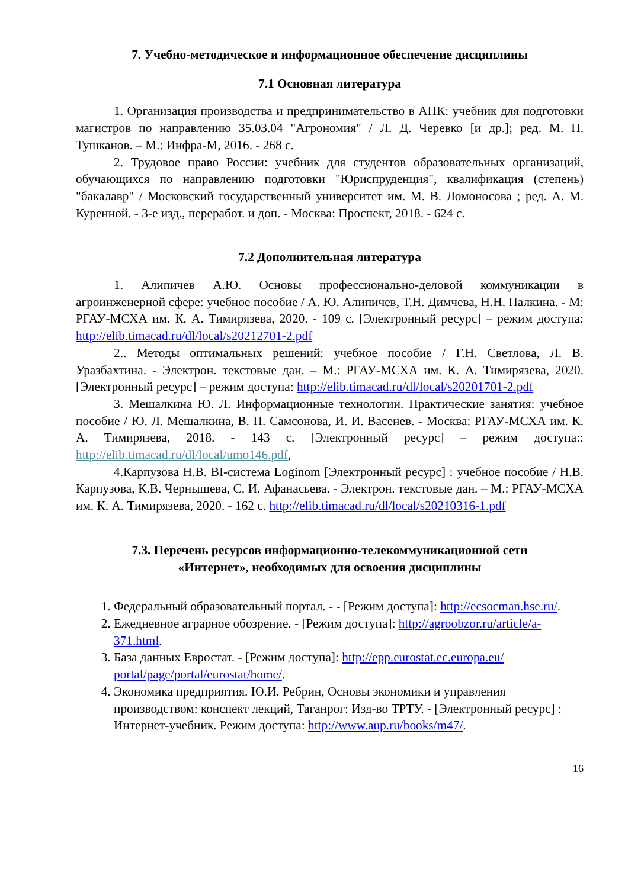7. Учебно-методическое и информационное обеспечение дисциплины
7.1 Основная литература
1. Организация производства и предпринимательство в АПК: учебник для подготовки магистров по направлению 35.03.04 "Агрономия" / Л. Д. Черевко [и др.]; ред. М. П. Тушканов. – М.: Инфра-М, 2016. - 268 с.
2. Трудовое право России: учебник для студентов образовательных организаций, обучающихся по направлению подготовки "Юриспруденция", квалификация (степень) "бакалавр" / Московский государственный университет им. М. В. Ломоносова ; ред. А. М. Куренной. - 3-е изд., переработ. и доп. - Москва: Проспект, 2018. - 624 с.
7.2 Дополнительная литература
1. Алипичев А.Ю. Основы профессионально-деловой коммуникации в агроинженерной сфере: учебное пособие / А. Ю. Алипичев, Т.Н. Димчева, Н.Н. Палкина. - М: РГАУ-МСХА им. К. А. Тимирязева, 2020. - 109 с. [Электронный ресурс] – режим доступа: http://elib.timacad.ru/dl/local/s20212701-2.pdf
2.. Методы оптимальных решений: учебное пособие / Г.Н. Светлова, Л. В. Уразбахтина. - Электрон. текстовые дан. – М.: РГАУ-МСХА им. К. А. Тимирязева, 2020. [Электронный ресурс] – режим доступа: http://elib.timacad.ru/dl/local/s20201701-2.pdf
3. Мешалкина Ю. Л. Информационные технологии. Практические занятия: учебное пособие / Ю. Л. Мешалкина, В. П. Самсонова, И. И. Васенев. - Москва: РГАУ-МСХА им. К. А. Тимирязева, 2018. - 143 с. [Электронный ресурс] – режим доступа:: http://elib.timacad.ru/dl/local/umo146.pdf,
4.Карпузова Н.В. BI-система Loginom [Электронный ресурс] : учебное пособие / Н.В. Карпузова, К.В. Чернышева, С. И. Афанасьева. - Электрон. текстовые дан. – М.: РГАУ-МСХА им. К. А. Тимирязева, 2020. - 162 с. http://elib.timacad.ru/dl/local/s20210316-1.pdf
7.3. Перечень ресурсов информационно-телекоммуникационной сети
«Интернет», необходимых для освоения дисциплины
1. Федеральный образовательный портал. - - [Режим доступа]: http://ecsocman.hse.ru/.
2. Ежедневное аграрное обозрение. - [Режим доступа]: http://agroobzor.ru/article/a-371.html.
3. База данных Евростат. - [Режим доступа]: http://epp.eurostat.ec.europa.eu/ portal/page/portal/eurostat/home/.
4. Экономика предприятия. Ю.И. Ребрин, Основы экономики и управления производством: конспект лекций, Таганрог: Изд-во ТРТУ. - [Электронный ресурс] : Интернет-учебник. Режим доступа: http://www.aup.ru/books/m47/.
16